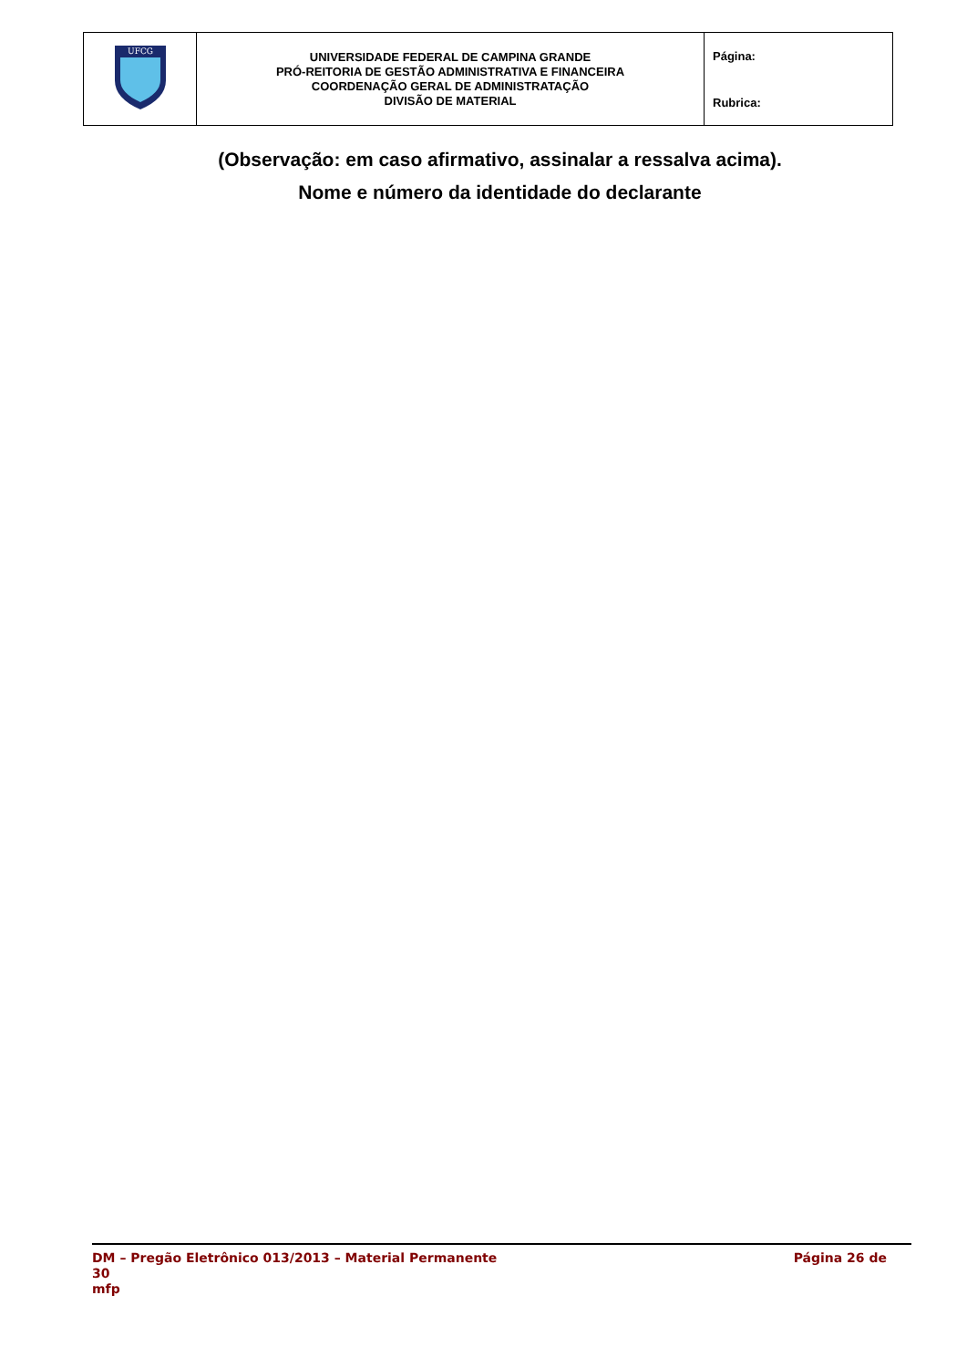| UFCG | UNIVERSIDADE FEDERAL DE CAMPINA GRANDE PRÓ-REITORIA DE GESTÃO ADMINISTRATIVA E FINANCEIRA COORDENAÇÃO GERAL DE ADMINISTRATAÇÃO DIVISÃO DE MATERIAL | Página: Rubrica: |
(Observação: em caso afirmativo, assinalar a ressalva acima).
Nome e número da identidade do declarante
DM – Pregão Eletrônico 013/2013 – Material Permanente Página 26 de
30
mfp